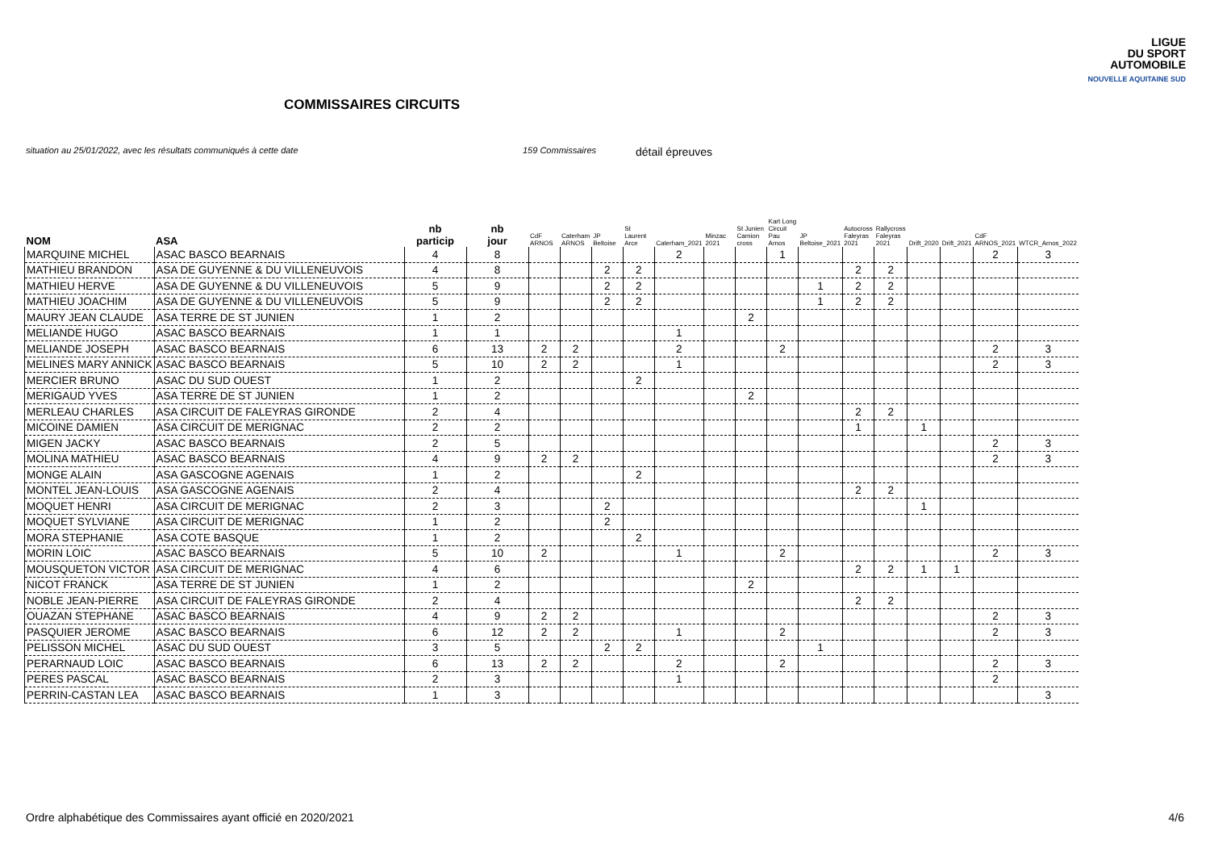LIGUE
DU SPORT
AUTOMOBILE
NOUVELLE AQUITAINE SUD
COMMISSAIRES CIRCUITS
situation au 25/01/2022, avec les résultats communiqués à cette date 159 Commissaires détail épreuves
| NOM | ASA | nb particip | nb jour | CdF ARNOS | Caterham ARNOS | JP Beltoise | St Laurent Arce | Caterham_2021 | Minzac 2021 | St Junien Camion cross | Kart Long Circuit Pau Arnos | JP Beltoise_2021 | Autocross Faleyras 2021 | Rallycross Faleyras 2021 | Drift_2020 | Drift_2021 | CdF ARNOS_2021 | WTCR_Arnos_2022 |
| --- | --- | --- | --- | --- | --- | --- | --- | --- | --- | --- | --- | --- | --- | --- | --- | --- | --- | --- |
| MARQUINE MICHEL | ASAC BASCO BEARNAIS | 4 | 8 | | | | | 2 | | | 1 | | | | | | 2 | 3 |
| MATHIEU BRANDON | ASA DE GUYENNE & DU VILLENEUVOIS | 4 | 8 | | | 2 | 2 | | | | | | 2 | 2 | | | | |
| MATHIEU HERVE | ASA DE GUYENNE & DU VILLENEUVOIS | 5 | 9 | | | 2 | 2 | | | | | 1 | 2 | 2 | | | | |
| MATHIEU JOACHIM | ASA DE GUYENNE & DU VILLENEUVOIS | 5 | 9 | | | 2 | 2 | | | | | 1 | 2 | 2 | | | | |
| MAURY JEAN CLAUDE | ASA TERRE DE ST JUNIEN | 1 | 2 | | | | | | | 2 | | | | | | | | |
| MELIANDE HUGO | ASAC BASCO BEARNAIS | 1 | 1 | | | | | 1 | | | | | | | | | | |
| MELIANDE JOSEPH | ASAC BASCO BEARNAIS | 6 | 13 | 2 | 2 | | | 2 | | | 2 | | | | | | 2 | 3 |
| MELINES MARY ANNICK | ASAC BASCO BEARNAIS | 5 | 10 | 2 | 2 | | | 1 | | | | | | | | | 2 | 3 |
| MERCIER BRUNO | ASAC DU SUD OUEST | 1 | 2 | | | | 2 | | | | | | | | | | | |
| MERIGAUD YVES | ASA TERRE DE ST JUNIEN | 1 | 2 | | | | | | | 2 | | | | | | | | |
| MERLEAU CHARLES | ASA CIRCUIT DE FALEYRAS GIRONDE | 2 | 4 | | | | | | | | | | 2 | 2 | | | | |
| MICOINE DAMIEN | ASA CIRCUIT DE MERIGNAC | 2 | 2 | | | | | | | | | | 1 | | 1 | | | |
| MIGEN JACKY | ASAC BASCO BEARNAIS | 2 | 5 | | | | | | | | | | | | | | 2 | 3 |
| MOLINA MATHIEU | ASAC BASCO BEARNAIS | 4 | 9 | 2 | 2 | | | | | | | | | | | | 2 | 3 |
| MONGE ALAIN | ASA GASCOGNE AGENAIS | 1 | 2 | | | | 2 | | | | | | | | | | | |
| MONTEL JEAN-LOUIS | ASA GASCOGNE AGENAIS | 2 | 4 | | | | | | | | | | 2 | 2 | | | | |
| MOQUET HENRI | ASA CIRCUIT DE MERIGNAC | 2 | 3 | | | 2 | | | | | | | | | 1 | | | |
| MOQUET SYLVIANE | ASA CIRCUIT DE MERIGNAC | 1 | 2 | | | 2 | | | | | | | | | | | | |
| MORA STEPHANIE | ASA COTE BASQUE | 1 | 2 | | | | 2 | | | | | | | | | | | |
| MORIN LOIC | ASAC BASCO BEARNAIS | 5 | 10 | 2 | | | | 1 | | | 2 | | | | | | 2 | 3 |
| MOUSQUETON VICTOR | ASA CIRCUIT DE MERIGNAC | 4 | 6 | | | | | | | | | | 2 | 2 | 1 | 1 | | |
| NICOT FRANCK | ASA TERRE DE ST JUNIEN | 1 | 2 | | | | | | | 2 | | | | | | | | |
| NOBLE JEAN-PIERRE | ASA CIRCUIT DE FALEYRAS GIRONDE | 2 | 4 | | | | | | | | | | 2 | 2 | | | | |
| OUAZAN STEPHANE | ASAC BASCO BEARNAIS | 4 | 9 | 2 | 2 | | | | | | | | | | | | 2 | 3 |
| PASQUIER JEROME | ASAC BASCO BEARNAIS | 6 | 12 | 2 | 2 | | | 1 | | | 2 | | | | | | 2 | 3 |
| PELISSON MICHEL | ASAC DU SUD OUEST | 3 | 5 | | | 2 | 2 | | | | | 1 | | | | | | |
| PERARNAUD LOIC | ASAC BASCO BEARNAIS | 6 | 13 | 2 | 2 | | | 2 | | | 2 | | | | | | 2 | 3 |
| PERES PASCAL | ASAC BASCO BEARNAIS | 2 | 3 | | | | | 1 | | | | | | | | | 2 | |
| PERRIN-CASTAN LEA | ASAC BASCO BEARNAIS | 1 | 3 | | | | | | | | | | | | | | | 3 |
Ordre alphabétique des Commissaires ayant officié en 2020/2021 4/6